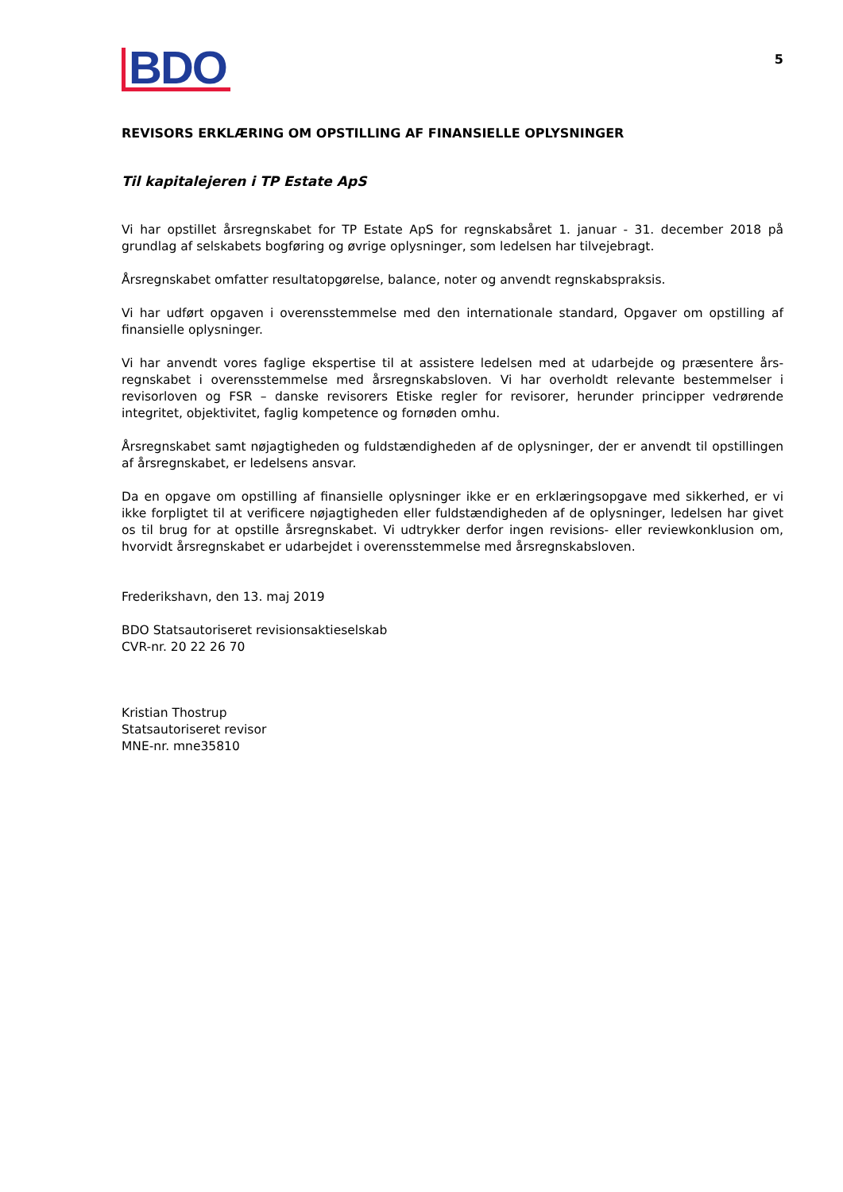BDO
5
REVISORS ERKLÆRING OM OPSTILLING AF FINANSIELLE OPLYSNINGER
Til kapitalejeren i TP Estate ApS
Vi har opstillet årsregnskabet for TP Estate ApS for regnskabsåret 1. januar - 31. december 2018 på grundlag af selskabets bogføring og øvrige oplysninger, som ledelsen har tilvejebragt.
Årsregnskabet omfatter resultatopgørelse, balance, noter og anvendt regnskabspraksis.
Vi har udført opgaven i overensstemmelse med den internationale standard, Opgaver om opstilling af finansielle oplysninger.
Vi har anvendt vores faglige ekspertise til at assistere ledelsen med at udarbejde og præsentere års-regnskabet i overensstemmelse med årsregnskabsloven. Vi har overholdt relevante bestemmelser i revisorloven og FSR – danske revisorers Etiske regler for revisorer, herunder principper vedrørende integritet, objektivitet, faglig kompetence og fornøden omhu.
Årsregnskabet samt nøjagtigheden og fuldstændigheden af de oplysninger, der er anvendt til opstillingen af årsregnskabet, er ledelsens ansvar.
Da en opgave om opstilling af finansielle oplysninger ikke er en erklæringsopgave med sikkerhed, er vi ikke forpligtet til at verificere nøjagtigheden eller fuldstændigheden af de oplysninger, ledelsen har givet os til brug for at opstille årsregnskabet. Vi udtrykker derfor ingen revisions- eller reviewkonklusion om, hvorvidt årsregnskabet er udarbejdet i overensstemmelse med årsregnskabsloven.
Frederikshavn, den 13. maj 2019
BDO Statsautoriseret revisionsaktieselskab
CVR-nr. 20 22 26 70
Kristian Thostrup
Statsautoriseret revisor
MNE-nr. mne35810